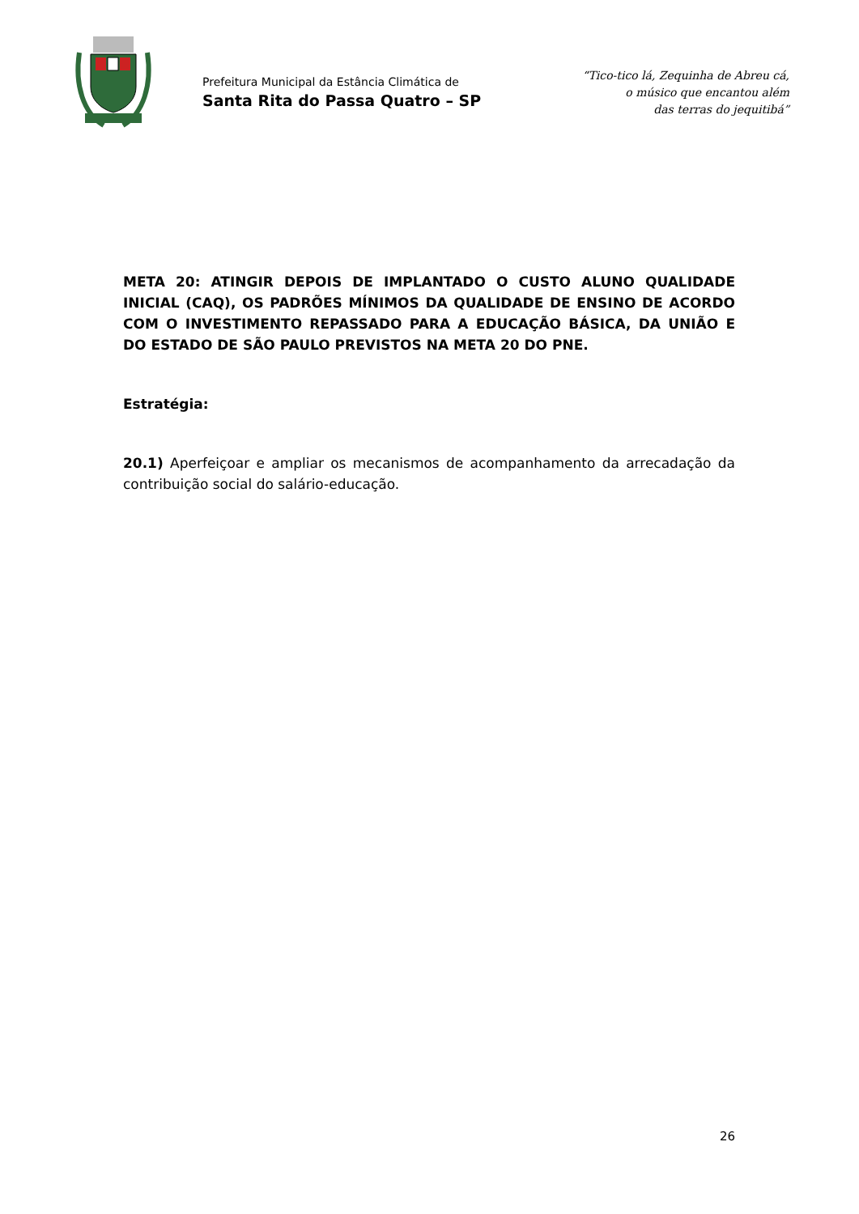Prefeitura Municipal da Estância Climática de
Santa Rita do Passa Quatro – SP
“Tico-tico lá, Zequinha de Abreu cá,
o músico que encantou além
das terras do jequitibá”
META 20: ATINGIR DEPOIS DE IMPLANTADO O CUSTO ALUNO QUALIDADE INICIAL (CAQ), OS PADRÕES MÍNIMOS DA QUALIDADE DE ENSINO DE ACORDO COM O INVESTIMENTO REPASSADO PARA A EDUCAÇÃO BÁSICA, DA UNIÃO E DO ESTADO DE SÃO PAULO PREVISTOS NA META 20 DO PNE.
Estratégia:
20.1) Aperfeiçoar e ampliar os mecanismos de acompanhamento da arrecadação da contribuição social do salário-educação.
26